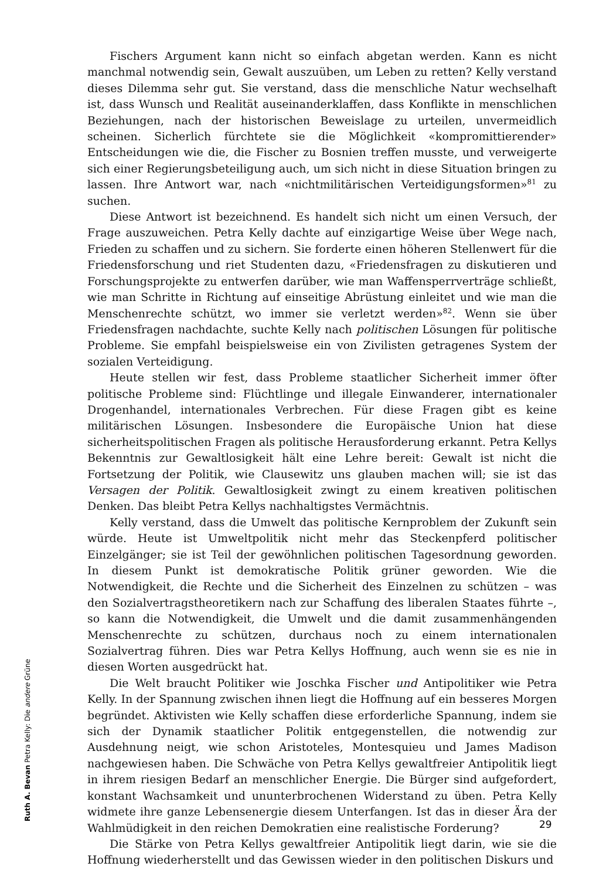Fischers Argument kann nicht so einfach abgetan werden. Kann es nicht manchmal notwendig sein, Gewalt auszuüben, um Leben zu retten? Kelly verstand dieses Dilemma sehr gut. Sie verstand, dass die menschliche Natur wechselhaft ist, dass Wunsch und Realität auseinanderklaffen, dass Konflikte in menschlichen Beziehungen, nach der historischen Beweislage zu urteilen, unvermeidlich scheinen. Sicherlich fürchtete sie die Möglichkeit «kompromittierender» Entscheidungen wie die, die Fischer zu Bosnien treffen musste, und verweigerte sich einer Regierungsbeteiligung auch, um sich nicht in diese Situation bringen zu lassen. Ihre Antwort war, nach «nichtmilitärischen Verteidigungsformen»<sup>81</sup> zu suchen.
Diese Antwort ist bezeichnend. Es handelt sich nicht um einen Versuch, der Frage auszuweichen. Petra Kelly dachte auf einzigartige Weise über Wege nach, Frieden zu schaffen und zu sichern. Sie forderte einen höheren Stellenwert für die Friedensforschung und riet Studenten dazu, «Friedensfragen zu diskutieren und Forschungsprojekte zu entwerfen darüber, wie man Waffensperrverträge schließt, wie man Schritte in Richtung auf einseitige Abrüstung einleitet und wie man die Menschenrechte schützt, wo immer sie verletzt werden»<sup>82</sup>. Wenn sie über Friedensfragen nachdachte, suchte Kelly nach politischen Lösungen für politische Probleme. Sie empfahl beispielsweise ein von Zivilisten getragenes System der sozialen Verteidigung.
Heute stellen wir fest, dass Probleme staatlicher Sicherheit immer öfter politische Probleme sind: Flüchtlinge und illegale Einwanderer, internationaler Drogenhandel, internationales Verbrechen. Für diese Fragen gibt es keine militärischen Lösungen. Insbesondere die Europäische Union hat diese sicherheitspolitischen Fragen als politische Herausforderung erkannt. Petra Kellys Bekenntnis zur Gewaltlosigkeit hält eine Lehre bereit: Gewalt ist nicht die Fortsetzung der Politik, wie Clausewitz uns glauben machen will; sie ist das Versagen der Politik. Gewaltlosigkeit zwingt zu einem kreativen politischen Denken. Das bleibt Petra Kellys nachhaltigstes Vermächtnis.
Kelly verstand, dass die Umwelt das politische Kernproblem der Zukunft sein würde. Heute ist Umweltpolitik nicht mehr das Steckenpferd politischer Einzelgänger; sie ist Teil der gewöhnlichen politischen Tagesordnung geworden. In diesem Punkt ist demokratische Politik grüner geworden. Wie die Notwendigkeit, die Rechte und die Sicherheit des Einzelnen zu schützen – was den Sozialvertragstheoretikern nach zur Schaffung des liberalen Staates führte –, so kann die Notwendigkeit, die Umwelt und die damit zusammenhängenden Menschenrechte zu schützen, durchaus noch zu einem internationalen Sozialvertrag führen. Dies war Petra Kellys Hoffnung, auch wenn sie es nie in diesen Worten ausgedrückt hat.
Die Welt braucht Politiker wie Joschka Fischer und Antipolitiker wie Petra Kelly. In der Spannung zwischen ihnen liegt die Hoffnung auf ein besseres Morgen begründet. Aktivisten wie Kelly schaffen diese erforderliche Spannung, indem sie sich der Dynamik staatlicher Politik entgegenstellen, die notwendig zur Ausdehnung neigt, wie schon Aristoteles, Montesquieu und James Madison nachgewiesen haben. Die Schwäche von Petra Kellys gewaltfreier Antipolitik liegt in ihrem riesigen Bedarf an menschlicher Energie. Die Bürger sind aufgefordert, konstant Wachsamkeit und ununterbrochenen Widerstand zu üben. Petra Kelly widmete ihre ganze Lebensenergie diesem Unterfangen. Ist das in dieser Ära der Wahlmüdigkeit in den reichen Demokratien eine realistische Forderung?
Die Stärke von Petra Kellys gewaltfreier Antipolitik liegt darin, wie sie die Hoffnung wiederherstellt und das Gewissen wieder in den politischen Diskurs und
Ruth A. Bevan Petra Kelly: Die andere Grüne
29